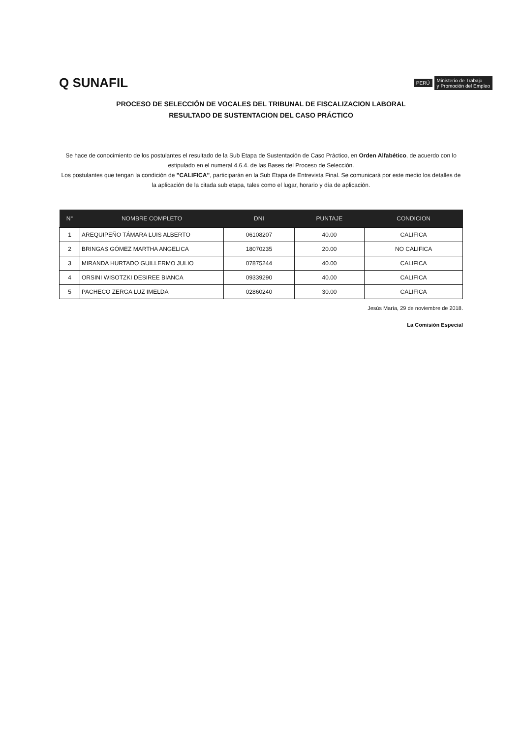Q SUNAFIL
PERÚ
Ministerio de Trabajo
y Promoción del Empleo
PROCESO DE SELECCIÓN DE VOCALES DEL TRIBUNAL DE FISCALIZACION LABORAL
RESULTADO DE SUSTENTACION DEL CASO PRÁCTICO
Se hace de conocimiento de los postulantes el resultado de la Sub Etapa de Sustentación de Caso Práctico, en Orden Alfabético, de acuerdo con lo estipulado en el numeral 4.6.4. de las Bases del Proceso de Selección.
Los postulantes que tengan la condición de "CALIFICA", participarán en la Sub Etapa de Entrevista Final. Se comunicará por este medio los detalles de la aplicación de la citada sub etapa, tales como el lugar, horario y día de aplicación.
| N° | NOMBRE COMPLETO | DNI | PUNTAJE | CONDICION |
| --- | --- | --- | --- | --- |
| 1 | AREQUIPEÑO TÁMARA LUIS ALBERTO | 06108207 | 40.00 | CALIFICA |
| 2 | BRINGAS GÓMEZ MARTHA ANGELICA | 18070235 | 20.00 | NO CALIFICA |
| 3 | MIRANDA HURTADO GUILLERMO JULIO | 07875244 | 40.00 | CALIFICA |
| 4 | ORSINI WISOTZKI DESIREE BIANCA | 09339290 | 40.00 | CALIFICA |
| 5 | PACHECO ZERGA LUZ IMELDA | 02860240 | 30.00 | CALIFICA |
Jesús María, 29 de noviembre de 2018.
La Comisión Especial